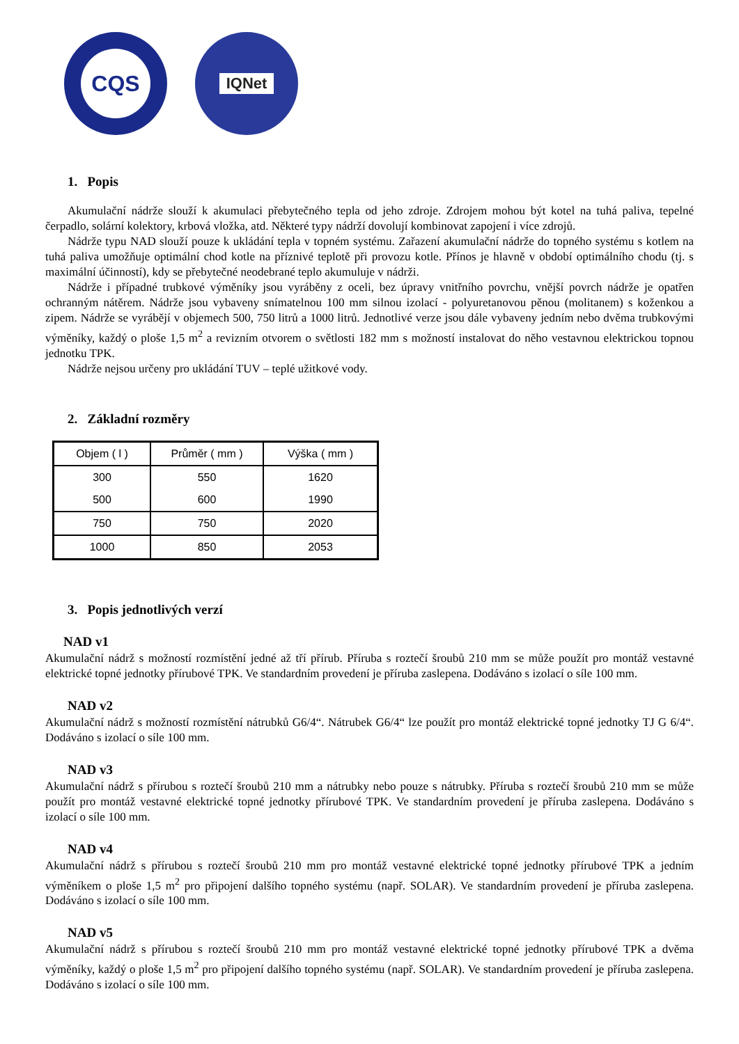CQS
IQNet
1. Popis
Akumulační nádrže slouží k akumulaci přebytečného tepla od jeho zdroje. Zdrojem mohou být kotel na tuhá paliva, tepelné čerpadlo, solární kolektory, krbová vložka, atd. Některé typy nádrží dovolují kombinovat zapojení i více zdrojů.
Nádrže typu NAD slouží pouze k ukládání tepla v topném systému. Zařazení akumulační nádrže do topného systému s kotlem na tuhá paliva umožňuje optimální chod kotle na příznivé teplotě při provozu kotle. Přínos je hlavně v období optimálního chodu (tj. s maximální účinností), kdy se přebytečné neodebrané teplo akumuluje v nádrži.
Nádrže i případné trubkové výměníky jsou vyráběny z oceli, bez úpravy vnitřního povrchu, vnější povrch nádrže je opatřen ochranným nátěrem. Nádrže jsou vybaveny snímatelnou 100 mm silnou izolací - polyuretanovou pěnou (molitanem) s koženkou a zipem. Nádrže se vyrábějí v objemech 500, 750 litrů a 1000 litrů. Jednotlivé verze jsou dále vybaveny jedním nebo dvěma trubkovými výměníky, každý o ploše 1,5 m<sup>2</sup> a revizním otvorem o světlosti 182 mm s možností instalovat do něho vestavnou elektrickou topnou jednotku TPK.
Nádrže nejsou určeny pro ukládání TUV – teplé užitkové vody.
2. Základní rozměry
| Objem ( l ) | Průměr ( mm ) | Výška ( mm ) |
| --- | --- | --- |
| 300 | 550 | 1620 |
| 500 | 600 | 1990 |
| 750 | 750 | 2020 |
| 1000 | 850 | 2053 |
3. Popis jednotlivých verzí
NAD v1
Akumulační nádrž s možností rozmístění jedné až tří přírub. Příruba s roztečí šroubů 210 mm se může použít pro montáž vestavné elektrické topné jednotky přírubové TPK. Ve standardním provedení je příruba zaslepena. Dodáváno s izolací o síle 100 mm.
NAD v2
Akumulační nádrž s možností rozmístění nátrubků G6/4“. Nátrubek G6/4“ lze použít pro montáž elektrické topné jednotky TJ G 6/4“. Dodáváno s izolací o síle 100 mm.
NAD v3
Akumulační nádrž s přírubou s roztečí šroubů 210 mm a nátrubky nebo pouze s nátrubky. Příruba s roztečí šroubů 210 mm se může použít pro montáž vestavné elektrické topné jednotky přírubové TPK. Ve standardním provedení je příruba zaslepena. Dodáváno s izolací o síle 100 mm.
NAD v4
Akumulační nádrž s přírubou s roztečí šroubů 210 mm pro montáž vestavné elektrické topné jednotky přírubové TPK a jedním výměníkem o ploše 1,5 m<sup>2</sup> pro připojení dalšího topného systému (např. SOLAR). Ve standardním provedení je příruba zaslepena. Dodáváno s izolací o síle 100 mm.
NAD v5
Akumulační nádrž s přírubou s roztečí šroubů 210 mm pro montáž vestavné elektrické topné jednotky přírubové TPK a dvěma výměníky, každý o ploše 1,5 m<sup>2</sup> pro připojení dalšího topného systému (např. SOLAR). Ve standardním provedení je příruba zaslepena. Dodáváno s izolací o síle 100 mm.